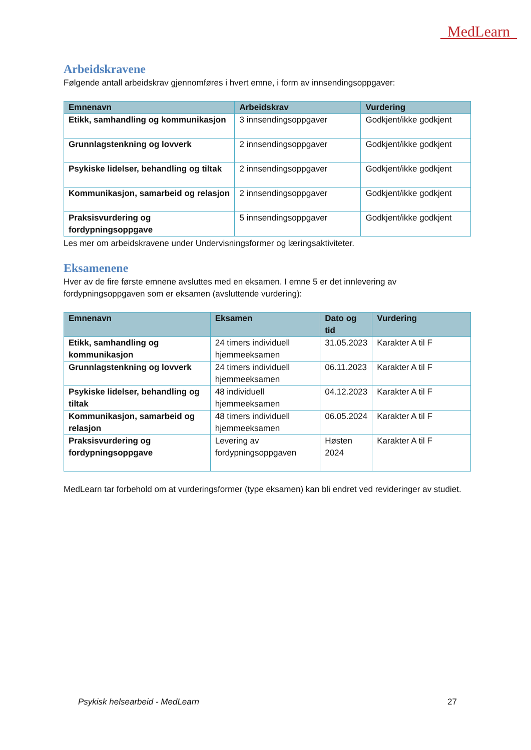MedLearn
Arbeidskravene
Følgende antall arbeidskrav gjennomføres i hvert emne, i form av innsendingsoppgaver:
| Emnenavn | Arbeidskrav | Vurdering |
| --- | --- | --- |
| Etikk, samhandling og kommunikasjon | 3 innsendingsoppgaver | Godkjent/ikke godkjent |
| Grunnlagstenkning og lovverk | 2 innsendingsoppgaver | Godkjent/ikke godkjent |
| Psykiske lidelser, behandling og tiltak | 2 innsendingsoppgaver | Godkjent/ikke godkjent |
| Kommunikasjon, samarbeid og relasjon | 2 innsendingsoppgaver | Godkjent/ikke godkjent |
| Praksisvurdering og fordypningsoppgave | 5 innsendingsoppgaver | Godkjent/ikke godkjent |
Les mer om arbeidskravene under Undervisningsformer og læringsaktiviteter.
Eksamenene
Hver av de fire første emnene avsluttes med en eksamen. I emne 5 er det innlevering av fordypningsoppgaven som er eksamen (avsluttende vurdering):
| Emnenavn | Eksamen | Dato og tid | Vurdering |
| --- | --- | --- | --- |
| Etikk, samhandling og kommunikasjon | 24 timers individuell hjemmeeksamen | 31.05.2023 | Karakter A til F |
| Grunnlagstenkning og lovverk | 24 timers individuell hjemmeeksamen | 06.11.2023 | Karakter A til F |
| Psykiske lidelser, behandling og tiltak | 48 individuell hjemmeeksamen | 04.12.2023 | Karakter A til F |
| Kommunikasjon, samarbeid og relasjon | 48 timers individuell hjemmeeksamen | 06.05.2024 | Karakter A til F |
| Praksisvurdering og fordypningsoppgave | Levering av fordypningsoppgaven | Høsten 2024 | Karakter A til F |
MedLearn tar forbehold om at vurderingsformer (type eksamen) kan bli endret ved revideringer av studiet.
Psykisk helsearbeid - MedLearn 27